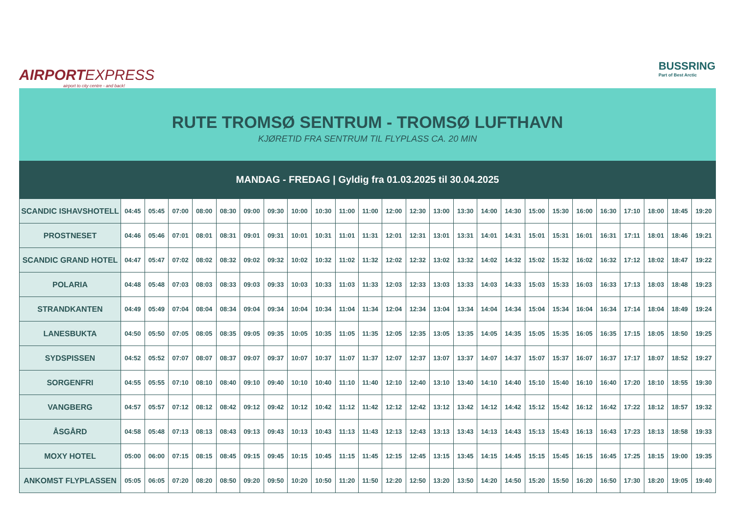AIRPORTEXPRESS
airport to city centre - and back!
BUSSRING
Part of Best Arctic
RUTE TROMSØ SENTRUM - TROMSØ LUFTHAVN
KJØRETID FRA SENTRUM TIL FLYPLASS CA. 20 MIN
MANDAG - FREDAG | Gyldig fra 01.03.2025 til 30.04.2025
| SCANDIC ISHAVSHOTELL | 04:45 | 05:45 | 07:00 | 08:00 | 08:30 | 09:00 | 09:30 | 10:00 | 10:30 | 11:00 | 11:00 | 12:00 | 12:30 | 13:00 | 13:30 | 14:00 | 14:30 | 15:00 | 15:30 | 16:00 | 16:30 | 17:10 | 18:00 | 18:45 | 19:20 |
| PROSTNESET | 04:46 | 05:46 | 07:01 | 08:01 | 08:31 | 09:01 | 09:31 | 10:01 | 10:31 | 11:01 | 11:31 | 12:01 | 12:31 | 13:01 | 13:31 | 14:01 | 14:31 | 15:01 | 15:31 | 16:01 | 16:31 | 17:11 | 18:01 | 18:46 | 19:21 |
| SCANDIC GRAND HOTEL | 04:47 | 05:47 | 07:02 | 08:02 | 08:32 | 09:02 | 09:32 | 10:02 | 10:32 | 11:02 | 11:32 | 12:02 | 12:32 | 13:02 | 13:32 | 14:02 | 14:32 | 15:02 | 15:32 | 16:02 | 16:32 | 17:12 | 18:02 | 18:47 | 19:22 |
| POLARIA | 04:48 | 05:48 | 07:03 | 08:03 | 08:33 | 09:03 | 09:33 | 10:03 | 10:33 | 11:03 | 11:33 | 12:03 | 12:33 | 13:03 | 13:33 | 14:03 | 14:33 | 15:03 | 15:33 | 16:03 | 16:33 | 17:13 | 18:03 | 18:48 | 19:23 |
| STRANDKANTEN | 04:49 | 05:49 | 07:04 | 08:04 | 08:34 | 09:04 | 09:34 | 10:04 | 10:34 | 11:04 | 11:34 | 12:04 | 12:34 | 13:04 | 13:34 | 14:04 | 14:34 | 15:04 | 15:34 | 16:04 | 16:34 | 17:14 | 18:04 | 18:49 | 19:24 |
| LANESBUKTA | 04:50 | 05:50 | 07:05 | 08:05 | 08:35 | 09:05 | 09:35 | 10:05 | 10:35 | 11:05 | 11:35 | 12:05 | 12:35 | 13:05 | 13:35 | 14:05 | 14:35 | 15:05 | 15:35 | 16:05 | 16:35 | 17:15 | 18:05 | 18:50 | 19:25 |
| SYDSPISSEN | 04:52 | 05:52 | 07:07 | 08:07 | 08:37 | 09:07 | 09:37 | 10:07 | 10:37 | 11:07 | 11:37 | 12:07 | 12:37 | 13:07 | 13:37 | 14:07 | 14:37 | 15:07 | 15:37 | 16:07 | 16:37 | 17:17 | 18:07 | 18:52 | 19:27 |
| SORGENFRI | 04:55 | 05:55 | 07:10 | 08:10 | 08:40 | 09:10 | 09:40 | 10:10 | 10:40 | 11:10 | 11:40 | 12:10 | 12:40 | 13:10 | 13:40 | 14:10 | 14:40 | 15:10 | 15:40 | 16:10 | 16:40 | 17:20 | 18:10 | 18:55 | 19:30 |
| VANGBERG | 04:57 | 05:57 | 07:12 | 08:12 | 08:42 | 09:12 | 09:42 | 10:12 | 10:42 | 11:12 | 11:42 | 12:12 | 12:42 | 13:12 | 13:42 | 14:12 | 14:42 | 15:12 | 15:42 | 16:12 | 16:42 | 17:22 | 18:12 | 18:57 | 19:32 |
| ÅSGÅRD | 04:58 | 05:48 | 07:13 | 08:13 | 08:43 | 09:13 | 09:43 | 10:13 | 10:43 | 11:13 | 11:43 | 12:13 | 12:43 | 13:13 | 13:43 | 14:13 | 14:43 | 15:13 | 15:43 | 16:13 | 16:43 | 17:23 | 18:13 | 18:58 | 19:33 |
| MOXY HOTEL | 05:00 | 06:00 | 07:15 | 08:15 | 08:45 | 09:15 | 09:45 | 10:15 | 10:45 | 11:15 | 11:45 | 12:15 | 12:45 | 13:15 | 13:45 | 14:15 | 14:45 | 15:15 | 15:45 | 16:15 | 16:45 | 17:25 | 18:15 | 19:00 | 19:35 |
| ANKOMST FLYPLASSEN | 05:05 | 06:05 | 07:20 | 08:20 | 08:50 | 09:20 | 09:50 | 10:20 | 10:50 | 11:20 | 11:50 | 12:20 | 12:50 | 13:20 | 13:50 | 14:20 | 14:50 | 15:20 | 15:50 | 16:20 | 16:50 | 17:30 | 18:20 | 19:05 | 19:40 |